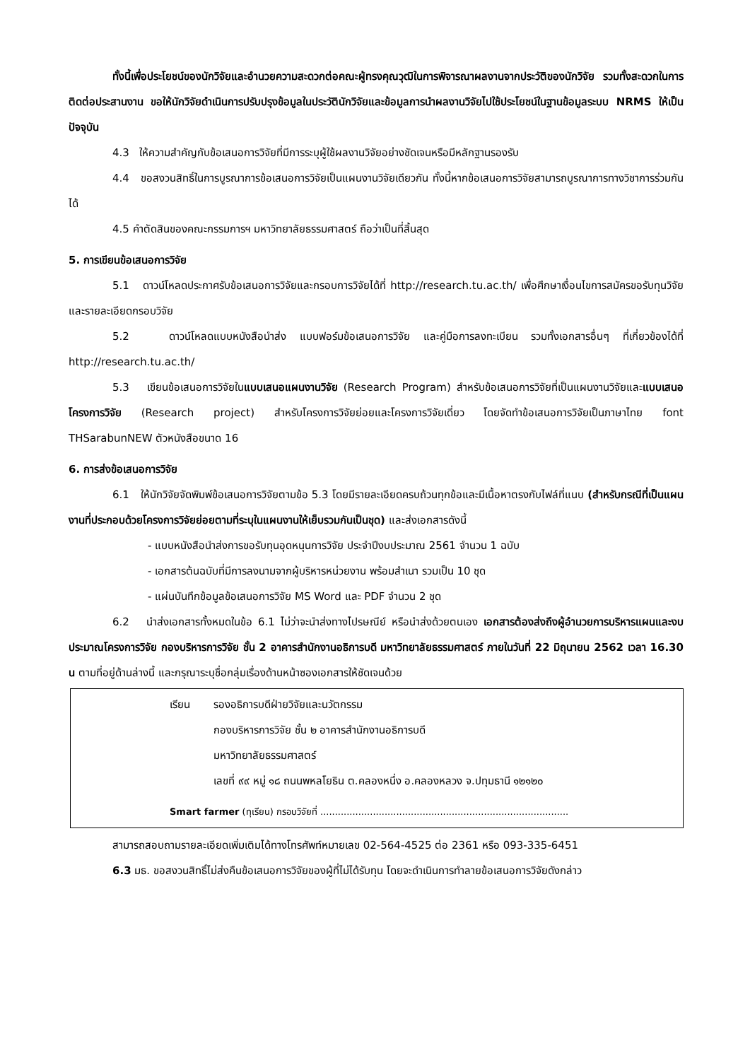ทั้งนี้เพื่อประโยชน์ของนักวิจัยและอำนวยความสะดวกต่อคณะผู้ทรงคุณวุฒิในการพิจารณาผลงานจากประวัติของนักวิจัย รวมทั้งสะดวกในการติดต่อประสานงาน ขอให้นักวิจัยดำเนินการปรับปรุงข้อมูลในประวัตินักวิจัยและข้อมูลการนำผลงานวิจัยไปใช้ประโยชน์ในฐานข้อมูลระบบ NRMS ให้เป็นปัจจุบัน
4.3 ให้ความสำคัญกับข้อเสนอการวิจัยที่มีการระบุผู้ใช้ผลงานวิจัยอย่างชัดเจนหรือมีหลักฐานรองรับ
4.4 ขอสงวนสิทธิ์ในการบูรณาการข้อเสนอการวิจัยเป็นแผนงานวิจัยเดียวกัน ทั้งนี้หากข้อเสนอการวิจัยสามารถบูรณาการทางวิชาการร่วมกันได้
4.5 คำตัดสินของคณะกรรมการฯ มหาวิทยาลัยธรรมศาสตร์ ถือว่าเป็นที่สิ้นสุด
5. การเขียนข้อเสนอการวิจัย
5.1 ดาวน์โหลดประกาศรับข้อเสนอการวิจัยและกรอบการวิจัยได้ที่ http://research.tu.ac.th/ เพื่อศึกษาเงื่อนไขการสมัครขอรับทุนวิจัย และรายละเอียดกรอบวิจัย
5.2 ดาวน์โหลดแบบหนังสือนำส่ง แบบฟอร์มข้อเสนอการวิจัย และคู่มือการลงทะเบียน รวมทั้งเอกสารอื่นๆ ที่เกี่ยวข้องได้ที่ http://research.tu.ac.th/
5.3 เขียนข้อเสนอการวิจัยในแบบเสนอแผนงานวิจัย (Research Program) สำหรับข้อเสนอการวิจัยที่เป็นแผนงานวิจัยและแบบเสนอโครงการวิจัย (Research project) สำหรับโครงการวิจัยย่อยและโครงการวิจัยเดี่ยว โดยจัดทำข้อเสนอการวิจัยเป็นภาษาไทย font THSarabunNEW ตัวหนังสือขนาด 16
6. การส่งข้อเสนอการวิจัย
6.1 ให้นักวิจัยจัดพิมพ์ข้อเสนอการวิจัยตามข้อ 5.3 โดยมีรายละเอียดครบถ้วนทุกข้อและมีเนื้อหาตรงกับไฟล์ที่แนบ (สำหรับกรณีที่เป็นแผนงานที่ประกอบด้วยโครงการวิจัยย่อยตามที่ระบุในแผนงานให้เย็บรวมกันเป็นชุด) และส่งเอกสารดังนี้
- แบบหนังสือนำส่งการขอรับทุนอุดหนุนการวิจัย ประจำปีงบประมาณ 2561 จำนวน 1 ฉบับ
- เอกสารต้นฉบับที่มีการลงนามจากผู้บริหารหน่วยงาน พร้อมสำเนา รวมเป็น 10 ชุด
- แผ่นบันทึกข้อมูลข้อเสนอการวิจัย MS Word และ PDF จำนวน 2 ชุด
6.2 นำส่งเอกสารทั้งหมดในข้อ 6.1 ไม่ว่าจะนำส่งทางไปรษณีย์ หรือนำส่งด้วยตนเอง เอกสารต้องส่งถึงผู้อำนวยการบริหารแผนและงบประมาณโครงการวิจัย กองบริหารการวิจัย ชั้น 2 อาคารสำนักงานอธิการบดี มหาวิทยาลัยธรรมศาสตร์ ภายในวันที่ 22 มิถุนายน 2562 เวลา 16.30 น ตามที่อยู่ด้านล่างนี้ และกรุณาระบุชื่อกลุ่มเรื่องด้านหน้าซองเอกสารให้ชัดเจนด้วย
เรียน รองอธิการบดีฝ่ายวิจัยและนวัตกรรม
กองบริหารการวิจัย ชั้น ๒ อาคารสำนักงานอธิการบดี
มหาวิทยาลัยธรรมศาสตร์
เลขที่ ๙๙ หมู่ ๑๘ ถนนพหลโยธิน ต.คลองหนึ่ง อ.คลองหลวง จ.ปทุมธานี ๑๒๑๒๐
Smart farmer (ทุเรียน) กรอบวิจัยที่ .....................................................................................
สามารถสอบถามรายละเอียดเพิ่มเติมได้ทางโทรศัพท์หมายเลข 02-564-4525 ต่อ 2361 หรือ 093-335-6451
6.3 มธ. ขอสงวนสิทธิ์ไม่ส่งคืนข้อเสนอการวิจัยของผู้ที่ไม่ได้รับทุน โดยจะดำเนินการทำลายข้อเสนอการวิจัยดังกล่าว